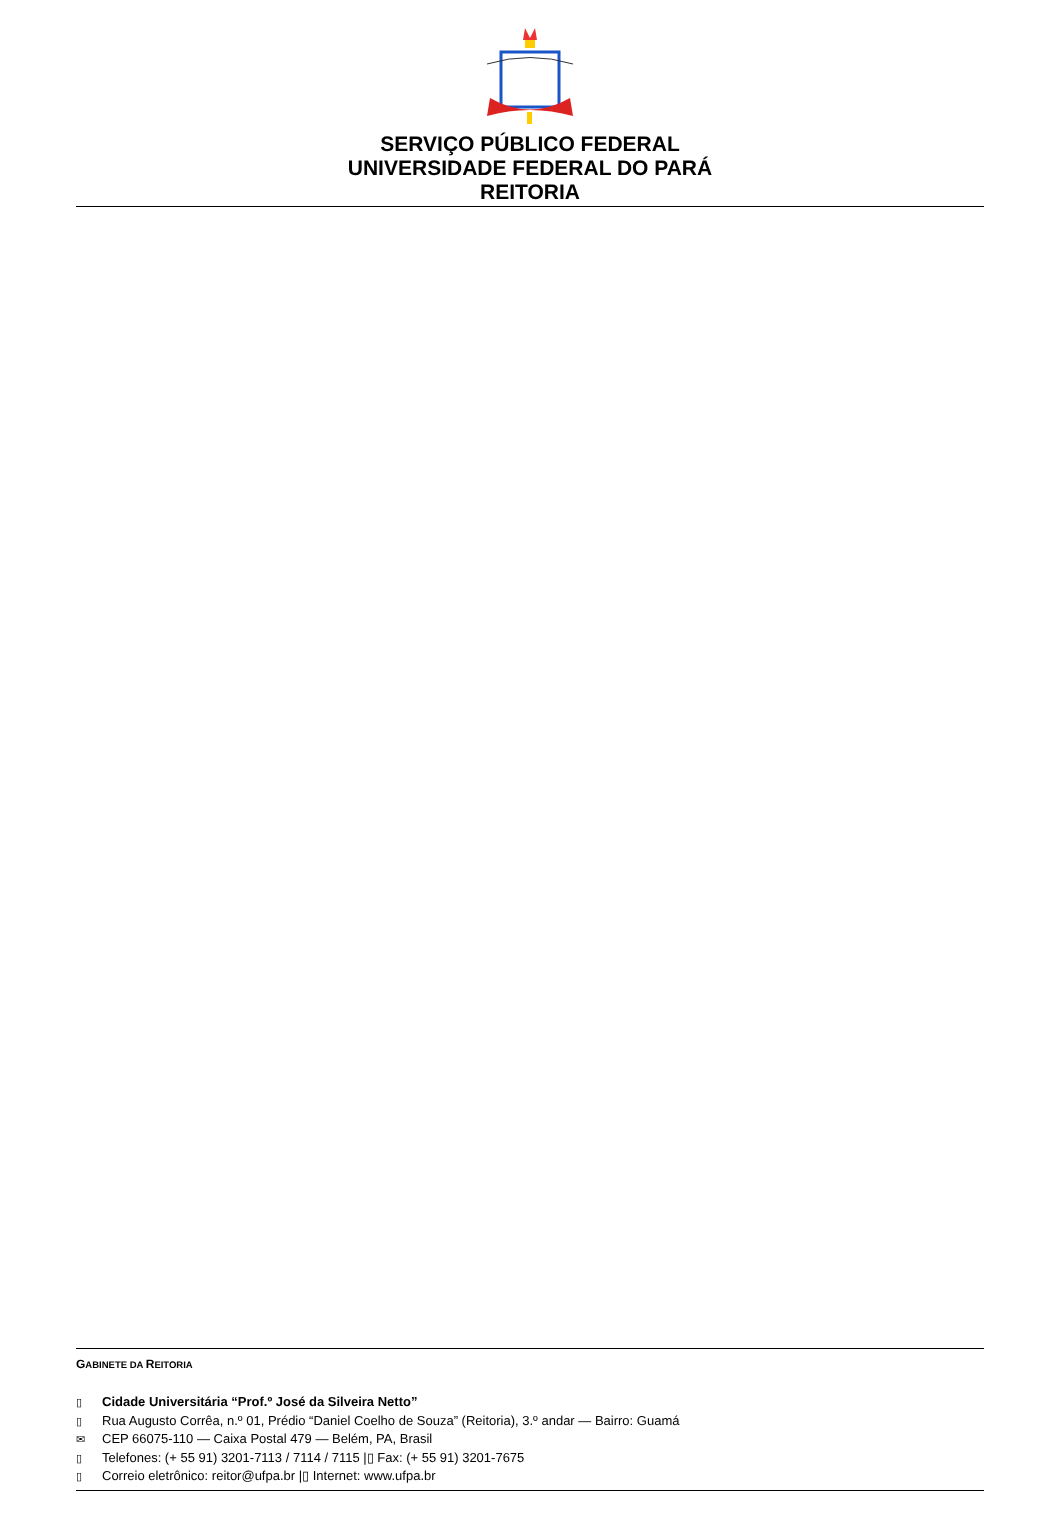SERVIÇO PÚBLICO FEDERAL
UNIVERSIDADE FEDERAL DO PARÁ
REITORIA
GABINETE DA REITORIA
▯ Cidade Universitária “Prof.º José da Silveira Netto”
▯ Rua Augusto Corrêa, n.º 01, Prédio “Daniel Coelho de Souza” (Reitoria), 3.º andar — Bairro: Guamá
✉ CEP 66075-110 — Caixa Postal 479 — Belém, PA, Brasil
▯ Telefones: (+ 55 91) 3201-7113 / 7114 / 7115 |▯ Fax: (+ 55 91) 3201-7675
▯ Correio eletrônico: reitor@ufpa.br |▯ Internet: www.ufpa.br